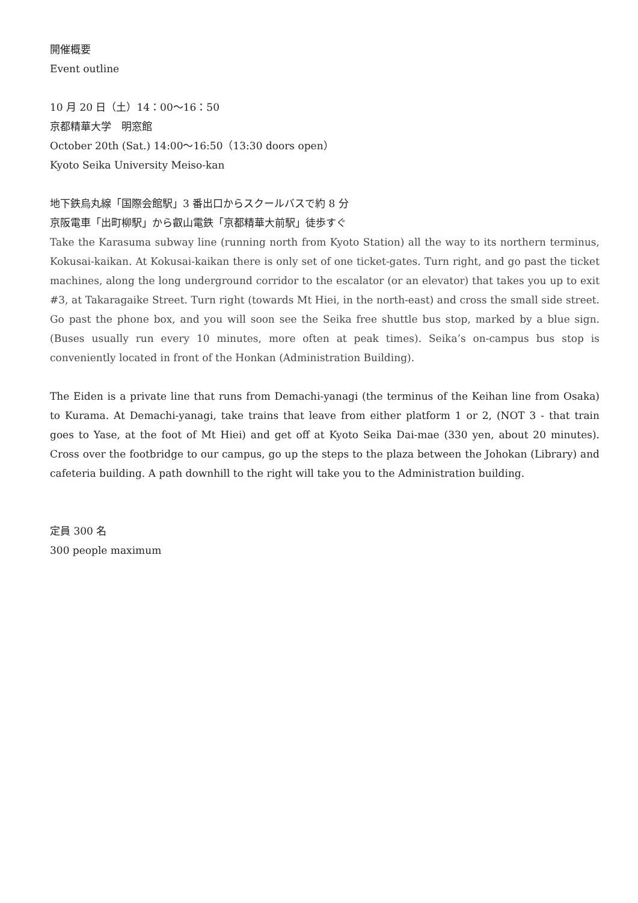開催概要
Event outline
10 月 20 日（土）14：00〜16：50
京都精華大学　明窓館
October 20th (Sat.) 14:00〜16:50（13:30 doors open）
Kyoto Seika University Meiso-kan
地下鉄烏丸線「国際会館駅」3 番出口からスクールバスで約 8 分
京阪電車「出町柳駅」から叡山電鉄「京都精華大前駅」徒歩すぐ
Take the Karasuma subway line (running north from Kyoto Station) all the way to its northern terminus, Kokusai-kaikan. At Kokusai-kaikan there is only set of one ticket-gates. Turn right, and go past the ticket machines, along the long underground corridor to the escalator (or an elevator) that takes you up to exit #3, at Takaragaike Street. Turn right (towards Mt Hiei, in the north-east) and cross the small side street. Go past the phone box, and you will soon see the Seika free shuttle bus stop, marked by a blue sign. (Buses usually run every 10 minutes, more often at peak times). Seika’s on-campus bus stop is conveniently located in front of the Honkan (Administration Building).
The Eiden is a private line that runs from Demachi-yanagi (the terminus of the Keihan line from Osaka) to Kurama. At Demachi-yanagi, take trains that leave from either platform 1 or 2, (NOT 3 - that train goes to Yase, at the foot of Mt Hiei) and get off at Kyoto Seika Dai-mae (330 yen, about 20 minutes). Cross over the footbridge to our campus, go up the steps to the plaza between the Johokan (Library) and cafeteria building. A path downhill to the right will take you to the Administration building.
定員 300 名
300 people maximum